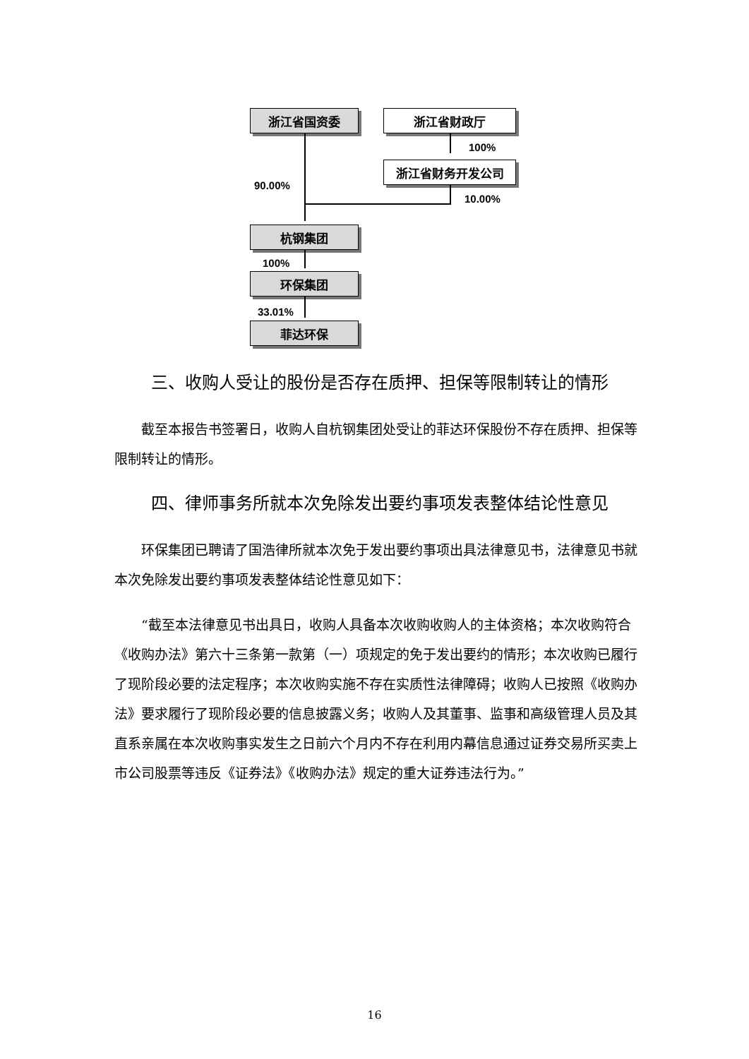浙江省国资委 浙江省财政厅
100%
浙江省财务开发公司
90.00%
10.00%
杭钢集团
100%
环保集团
33.01%
菲达环保
三、收购人受让的股份是否存在质押、担保等限制转让的情形
截至本报告书签署日，收购人自杭钢集团处受让的菲达环保股份不存在质押、担保等限制转让的情形。
四、律师事务所就本次免除发出要约事项发表整体结论性意见
环保集团已聘请了国浩律所就本次免于发出要约事项出具法律意见书，法律意见书就本次免除发出要约事项发表整体结论性意见如下：
“截至本法律意见书出具日，收购人具备本次收购收购人的主体资格；本次收购符合《收购办法》第六十三条第一款第（一）项规定的免于发出要约的情形；本次收购已履行了现阶段必要的法定程序；本次收购实施不存在实质性法律障碍；收购人已按照《收购办法》要求履行了现阶段必要的信息披露义务；收购人及其董事、监事和高级管理人员及其直系亲属在本次收购事实发生之日前六个月内不存在利用内幕信息通过证券交易所买卖上市公司股票等违反《证券法》《收购办法》规定的重大证券违法行为。”
16